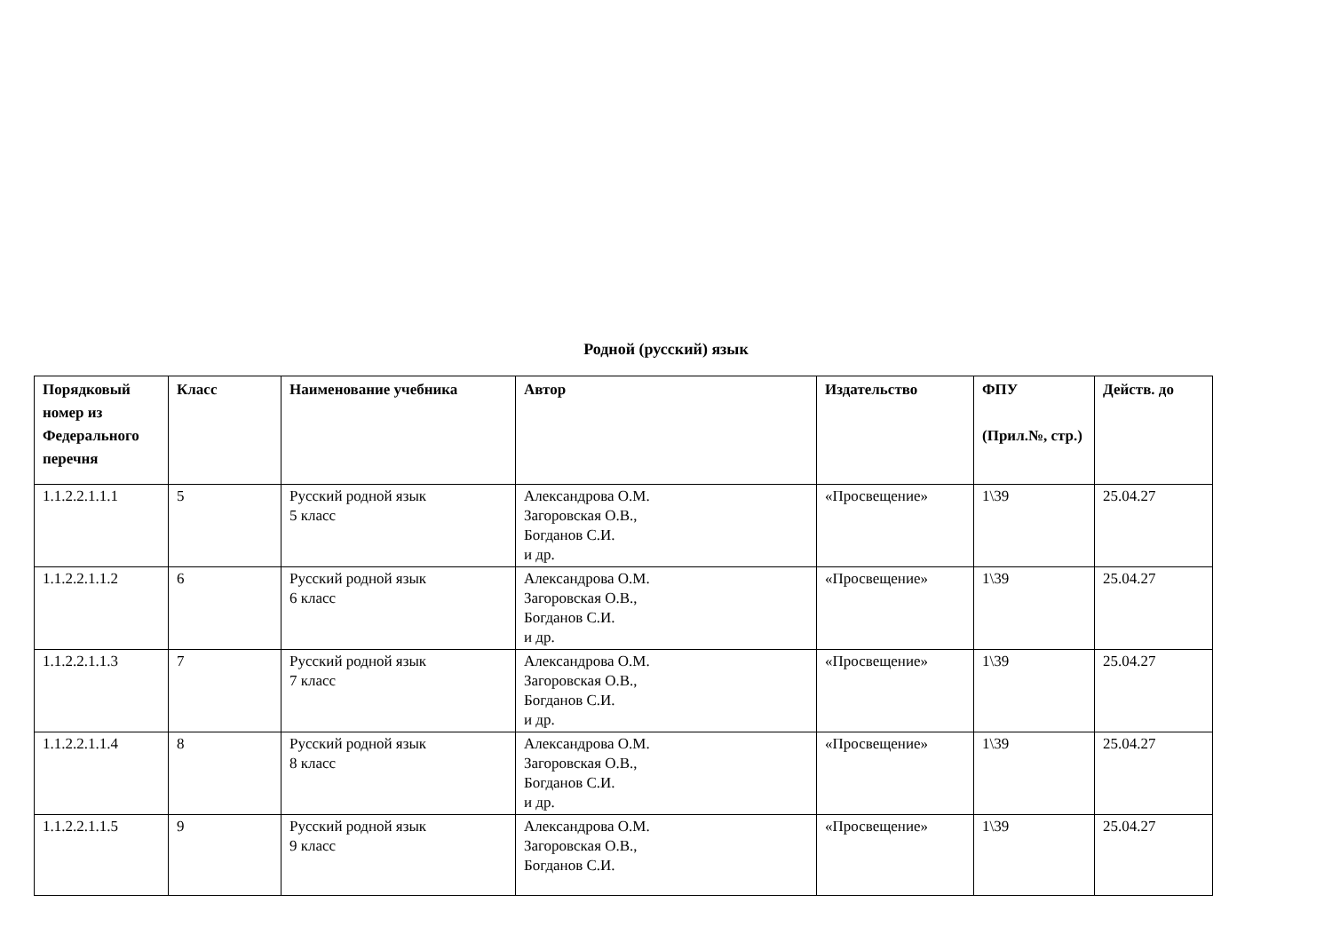Родной (русский) язык
| Порядковый номер из Федерального перечня | Класс | Наименование учебника | Автор | Издательство | ФПУ (Прил.№, стр.) | Действ. до |
| --- | --- | --- | --- | --- | --- | --- |
| 1.1.2.2.1.1.1 | 5 | Русский родной язык 5 класс | Александрова О.М. Загоровская О.В., Богданов С.И. и др. | «Просвещение» | 1\39 | 25.04.27 |
| 1.1.2.2.1.1.2 | 6 | Русский родной язык 6 класс | Александрова О.М. Загоровская О.В., Богданов С.И. и др. | «Просвещение» | 1\39 | 25.04.27 |
| 1.1.2.2.1.1.3 | 7 | Русский родной язык 7 класс | Александрова О.М. Загоровская О.В., Богданов С.И. и др. | «Просвещение» | 1\39 | 25.04.27 |
| 1.1.2.2.1.1.4 | 8 | Русский родной язык 8 класс | Александрова О.М. Загоровская О.В., Богданов С.И. и др. | «Просвещение» | 1\39 | 25.04.27 |
| 1.1.2.2.1.1.5 | 9 | Русский родной язык 9 класс | Александрова О.М. Загоровская О.В., Богданов С.И. | «Просвещение» | 1\39 | 25.04.27 |